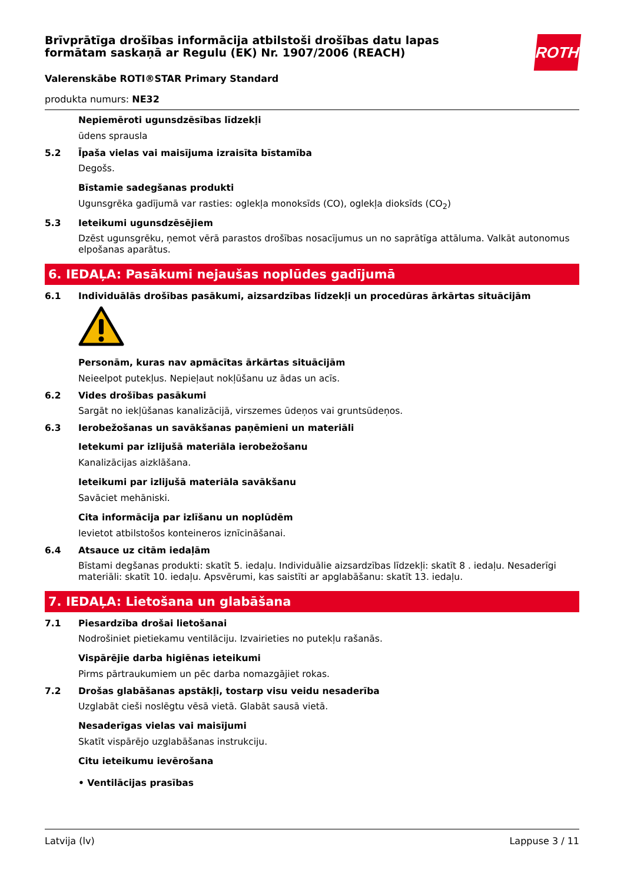ROTH
Brīvprātīga drošības informācija atbilstoši drošības datu lapas formātam saskaņā ar Regulu (EK) Nr. 1907/2006 (REACH)
Valerenskābe ROTI®STAR Primary Standard
produkta numurs: NE32
Nepiemēroti ugunsdzēsības līdzekļi
ūdens sprausla
5.2 Īpaša vielas vai maisījuma izraisīta bīstamība
Degošs.
Bīstamie sadegšanas produkti
Ugunsgrēka gadījumā var rasties: oglekļa monoksīds (CO), oglekļa dioksīds (CO<sub>2</sub>)
5.3 Ieteikumi ugunsdzēsējiem
Dzēst ugunsgrēku, ņemot vērā parastos drošības nosacījumus un no saprātīga attāluma. Valkāt autonomus elpošanas aparātus.
6. IEDAĻA: Pasākumi nejaušas noplūdes gadījumā
6.1 Individuālās drošības pasākumi, aizsardzības līdzekļi un procedūras ārkārtas situācijām
Personām, kuras nav apmācītas ārkārtas situācijām
Neieelpot putekļus. Nepieļaut nokļūšanu uz ādas un acīs.
6.2 Vides drošības pasākumi
Sargāt no iekļūšanas kanalizācijā, virszemes ūdeņos vai gruntsūdeņos.
6.3 Ierobežošanas un savākšanas paņēmieni un materiāli
Ietekumi par izlijušā materiāla ierobežošanu
Kanalizācijas aizklāšana.
Ieteikumi par izlijušā materiāla savākšanu
Savāciet mehāniski.
Cita informācija par izlīšanu un noplūdēm
Ievietot atbilstošos konteineros iznīcināšanai.
6.4 Atsauce uz citām iedaļām
Bīstami degšanas produkti: skatīt 5. iedaļu. Individuālie aizsardzības līdzekļi: skatīt 8 . iedaļu. Nesaderīgi materiāli: skatīt 10. iedaļu. Apsvērumi, kas saistīti ar apglabāšanu: skatīt 13. iedaļu.
7. IEDAĻA: Lietošana un glabāšana
7.1 Piesardzība drošai lietošanai
Nodrošiniet pietiekamu ventilāciju. Izvairieties no putekļu rašanās.
Vispārējie darba higiēnas ieteikumi
Pirms pārtraukumiem un pēc darba nomazgājiet rokas.
7.2 Drošas glabāšanas apstākļi, tostarp visu veidu nesaderība
Uzglabāt cieši noslēgtu vēsā vietā. Glabāt sausā vietā.
Nesaderīgas vielas vai maisījumi
Skatīt vispārējo uzglabāšanas instrukciju.
Citu ieteikumu ievērošana
• Ventilācijas prasības
Latvija (lv) Lappuse 3 / 11